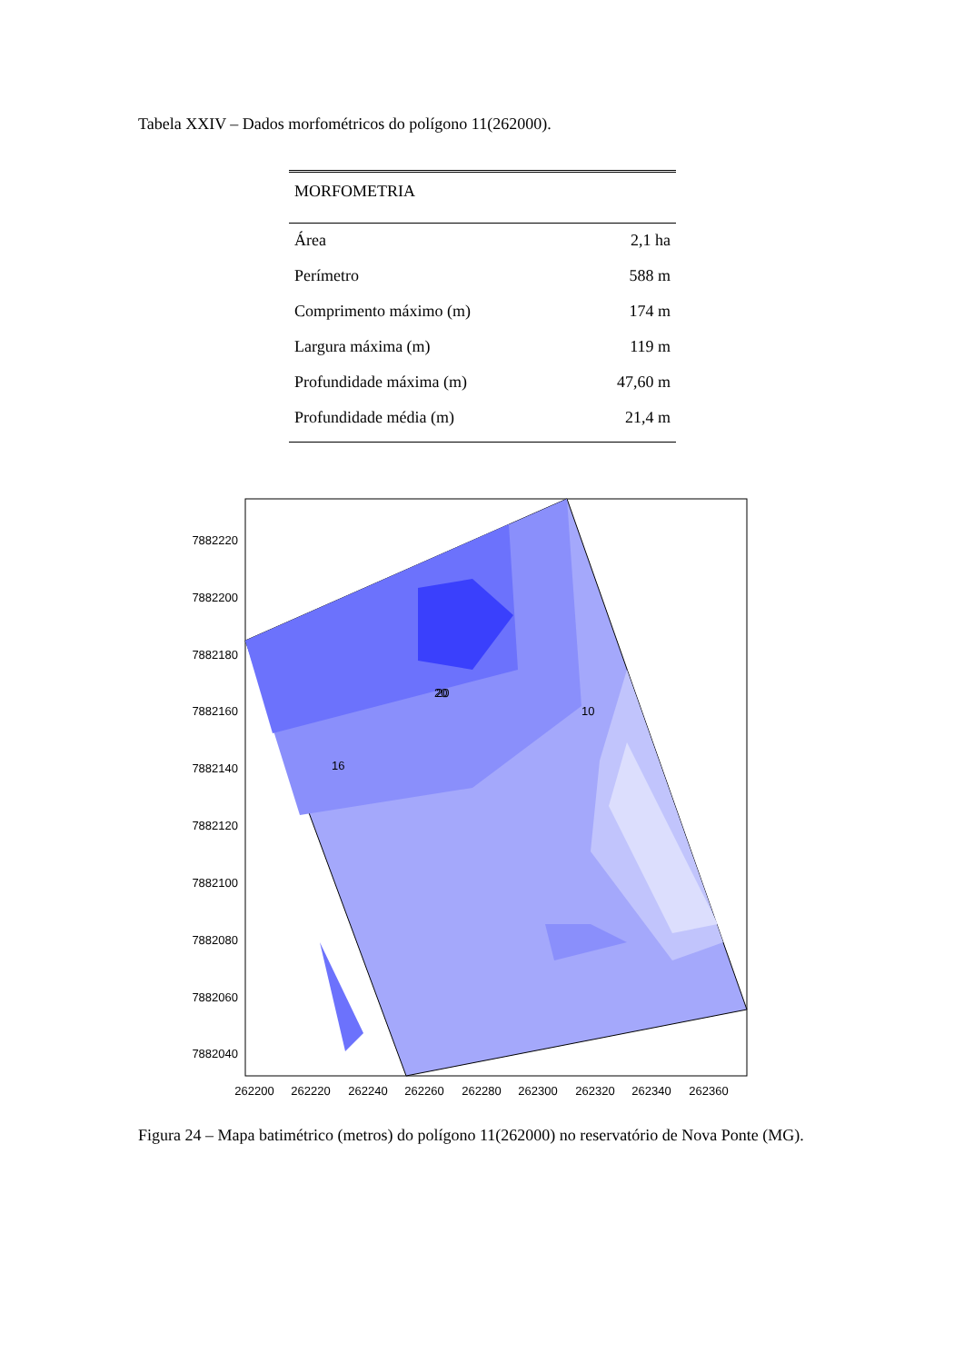Tabela XXIV – Dados morfométricos do polígono 11(262000).
| MORFOMETRIA | |
| --- | --- |
| Área | 2,1 ha |
| Perímetro | 588 m |
| Comprimento máximo (m) | 174 m |
| Largura máxima (m) | 119 m |
| Profundidade máxima (m) | 47,60 m |
| Profundidade média (m) | 21,4 m |
20
16
20
10
7882220
7882200
7882180
7882160
7882140
7882120
7882100
7882080
7882060
7882040
262200
262220
262240
262260
262280
262300
262320
262340
262360
Figura 24 – Mapa batimétrico (metros) do polígono 11(262000) no reservatório de Nova Ponte (MG).